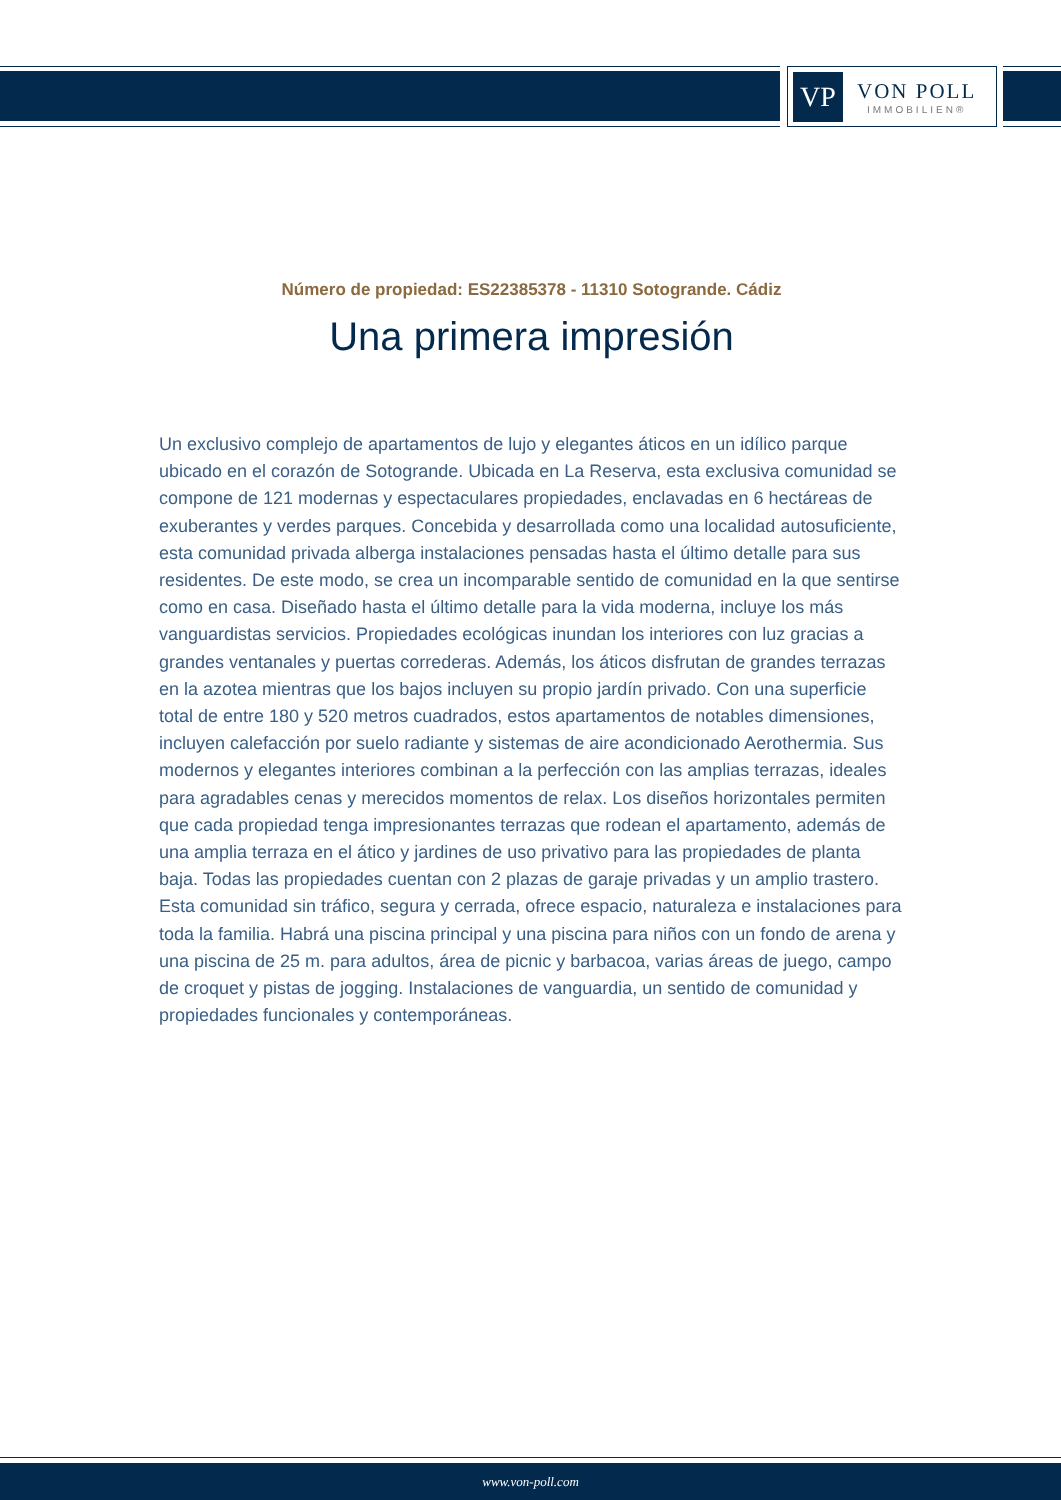VP
VON POLL
IMMOBILIEN®
Número de propiedad: ES22385378 - 11310 Sotogrande. Cádiz
Una primera impresión
Un exclusivo complejo de apartamentos de lujo y elegantes áticos en un idílico parque ubicado en el corazón de Sotogrande. Ubicada en La Reserva, esta exclusiva comunidad se compone de 121 modernas y espectaculares propiedades, enclavadas en 6 hectáreas de exuberantes y verdes parques. Concebida y desarrollada como una localidad autosuficiente, esta comunidad privada alberga instalaciones pensadas hasta el último detalle para sus residentes. De este modo, se crea un incomparable sentido de comunidad en la que sentirse como en casa. Diseñado hasta el último detalle para la vida moderna, incluye los más vanguardistas servicios. Propiedades ecológicas inundan los interiores con luz gracias a grandes ventanales y puertas correderas. Además, los áticos disfrutan de grandes terrazas en la azotea mientras que los bajos incluyen su propio jardín privado. Con una superficie total de entre 180 y 520 metros cuadrados, estos apartamentos de notables dimensiones, incluyen calefacción por suelo radiante y sistemas de aire acondicionado Aerothermia. Sus modernos y elegantes interiores combinan a la perfección con las amplias terrazas, ideales para agradables cenas y merecidos momentos de relax. Los diseños horizontales permiten que cada propiedad tenga impresionantes terrazas que rodean el apartamento, además de una amplia terraza en el ático y jardines de uso privativo para las propiedades de planta baja. Todas las propiedades cuentan con 2 plazas de garaje privadas y un amplio trastero. Esta comunidad sin tráfico, segura y cerrada, ofrece espacio, naturaleza e instalaciones para toda la familia. Habrá una piscina principal y una piscina para niños con un fondo de arena y una piscina de 25 m. para adultos, área de picnic y barbacoa, varias áreas de juego, campo de croquet y pistas de jogging. Instalaciones de vanguardia, un sentido de comunidad y propiedades funcionales y contemporáneas.
www.von-poll.com